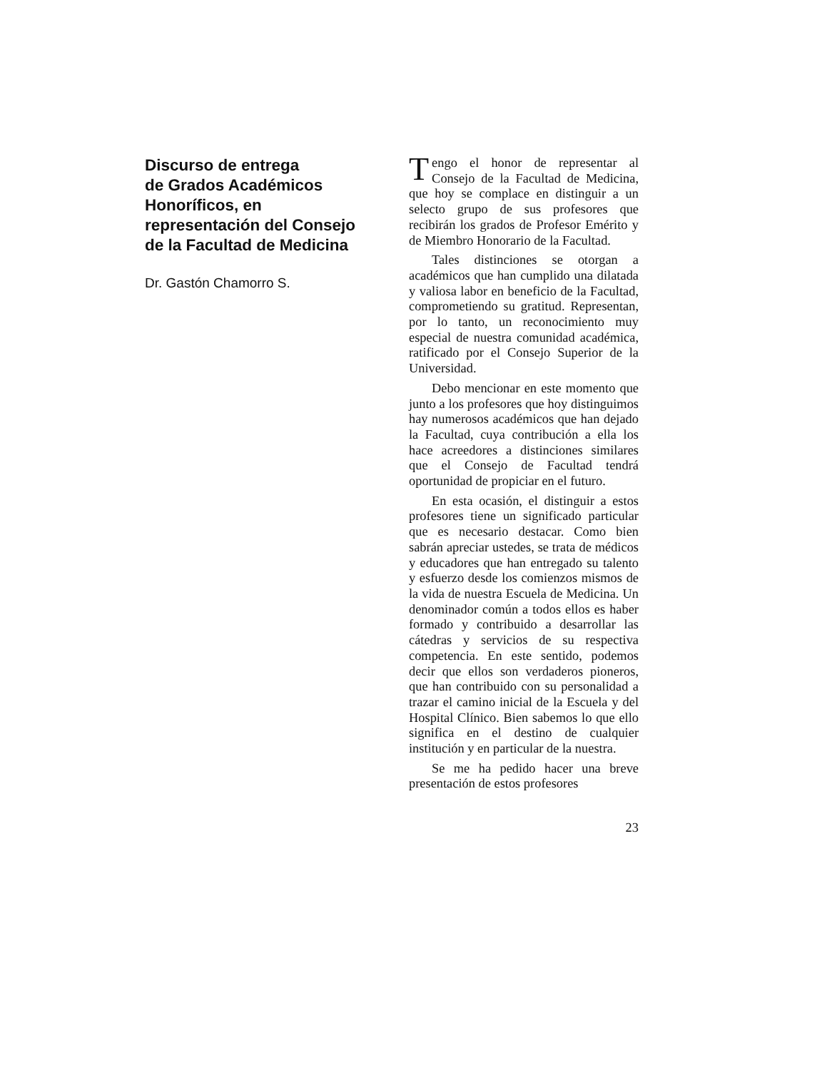Discurso de entrega
de Grados Académicos
Honoríficos, en
representación del Consejo
de la Facultad de Medicina
Dr. Gastón Chamorro S.
Tengo el honor de representar al Consejo de la Facultad de Medicina, que hoy se complace en distinguir a un selecto grupo de sus profesores que recibirán los grados de Profesor Emérito y de Miembro Honorario de la Facultad.
Tales distinciones se otorgan a académicos que han cumplido una dilatada y valiosa labor en beneficio de la Facultad, comprometiendo su gratitud. Representan, por lo tanto, un reconocimiento muy especial de nuestra comunidad académica, ratificado por el Consejo Superior de la Universidad.
Debo mencionar en este momento que junto a los profesores que hoy distinguimos hay numerosos académicos que han dejado la Facultad, cuya contribución a ella los hace acreedores a distinciones similares que el Consejo de Facultad tendrá oportunidad de propiciar en el futuro.
En esta ocasión, el distinguir a estos profesores tiene un significado particular que es necesario destacar. Como bien sabrán apreciar ustedes, se trata de médicos y educadores que han entregado su talento y esfuerzo desde los comienzos mismos de la vida de nuestra Escuela de Medicina. Un denominador común a todos ellos es haber formado y contribuido a desarrollar las cátedras y servicios de su respectiva competencia. En este sentido, podemos decir que ellos son verdaderos pioneros, que han contribuido con su personalidad a trazar el camino inicial de la Escuela y del Hospital Clínico. Bien sabemos lo que ello significa en el destino de cualquier institución y en particular de la nuestra.
Se me ha pedido hacer una breve presentación de estos profesores
23